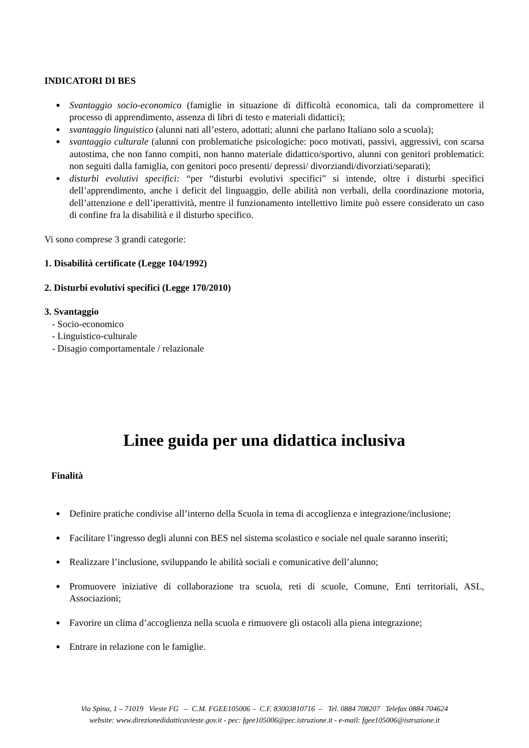INDICATORI DI BES
● Svantaggio socio-economico (famiglie in situazione di difficoltà economica, tali da compromettere il processo di apprendimento, assenza di libri di testo e materiali didattici);
● svantaggio linguistico (alunni nati all’estero, adottati; alunni che parlano Italiano solo a scuola);
● svantaggio culturale (alunni con problematiche psicologiche: poco motivati, passivi, aggressivi, con scarsa autostima, che non fanno compiti, non hanno materiale didattico/sportivo, alunni con genitori problematici: non seguiti dalla famiglia, con genitori poco presenti/ depressi/ divorziandi/divorziati/separati);
● disturbi evolutivi specifici: “per “disturbi evolutivi specifici” si intende, oltre i disturbi specifici dell’apprendimento, anche i deficit del linguaggio, delle abilità non verbali, della coordinazione motoria, dell’attenzione e dell’iperattività, mentre il funzionamento intellettivo limite può essere considerato un caso di confine fra la disabilità e il disturbo specifico.
Vi sono comprese 3 grandi categorie:
1. Disabilità certificate (Legge 104/1992)
2. Disturbi evolutivi specifici (Legge 170/2010)
3. Svantaggio
- Socio-economico
- Linguistico-culturale
- Disagio comportamentale / relazionale
Linee guida per una didattica inclusiva
Finalità
● Definire pratiche condivise all’interno della Scuola in tema di accoglienza e integrazione/inclusione;
● Facilitare l’ingresso degli alunni con BES nel sistema scolastico e sociale nel quale saranno inseriti;
● Realizzare l’inclusione, sviluppando le abilità sociali e comunicative dell’alunno;
● Promuovere iniziative di collaborazione tra scuola, reti di scuole, Comune, Enti territoriali, ASL, Associazioni;
● Favorire un clima d’accoglienza nella scuola e rimuovere gli ostacoli alla piena integrazione;
● Entrare in relazione con le famiglie.
Via Spina, 1 – 71019 Vieste FG – C.M. FGEE105006 – C.F. 83003810716 – Tel. 0884 708207 Telefax 0884 704624
website: www.direzionedidatticavieste.gov.it - pec: fgee105006@pec.istruzione.it - e-mail: fgee105006@istruzione.it